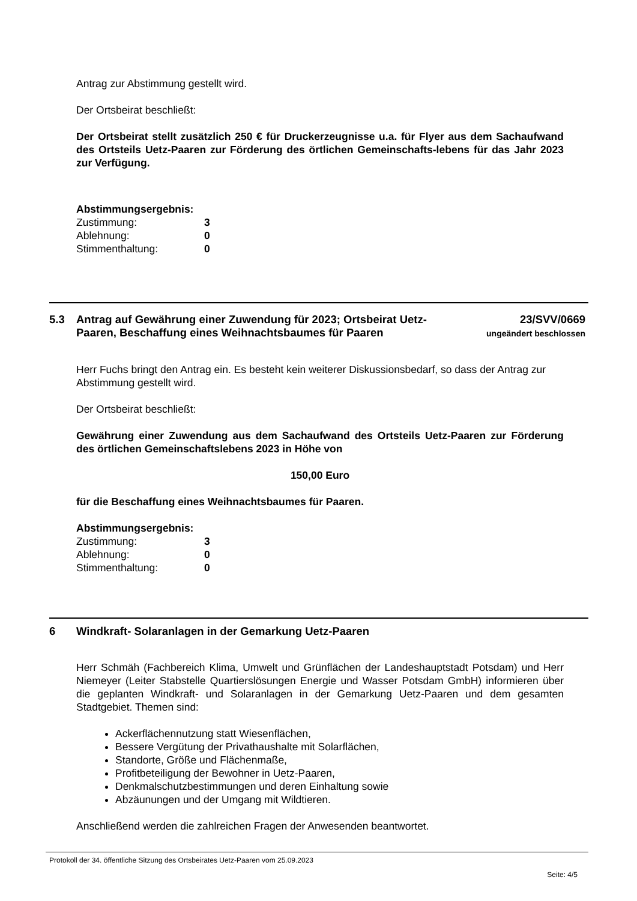Antrag zur Abstimmung gestellt wird.
Der Ortsbeirat beschließt:
Der Ortsbeirat stellt zusätzlich 250 € für Druckerzeugnisse u.a. für Flyer aus dem Sachaufwand des Ortsteils Uetz-Paaren zur Förderung des örtlichen Gemeinschafts-lebens für das Jahr 2023 zur Verfügung.
Abstimmungsergebnis:
| Zustimmung: | 3 |
| Ablehnung: | 0 |
| Stimmenthaltung: | 0 |
5.3 Antrag auf Gewährung einer Zuwendung für 2023; Ortsbeirat Uetz-Paaren, Beschaffung eines Weihnachtsbaumes für Paaren
23/SVV/0669
ungeändert beschlossen
Herr Fuchs bringt den Antrag ein. Es besteht kein weiterer Diskussionsbedarf, so dass der Antrag zur Abstimmung gestellt wird.
Der Ortsbeirat beschließt:
Gewährung einer Zuwendung aus dem Sachaufwand des Ortsteils Uetz-Paaren zur Förderung des örtlichen Gemeinschaftslebens 2023 in Höhe von
150,00 Euro
für die Beschaffung eines Weihnachtsbaumes für Paaren.
Abstimmungsergebnis:
| Zustimmung: | 3 |
| Ablehnung: | 0 |
| Stimmenthaltung: | 0 |
6 Windkraft- Solaranlagen in der Gemarkung Uetz-Paaren
Herr Schmäh (Fachbereich Klima, Umwelt und Grünflächen der Landeshauptstadt Potsdam) und Herr Niemeyer (Leiter Stabstelle Quartierslösungen Energie und Wasser Potsdam GmbH) informieren über die geplanten Windkraft- und Solaranlagen in der Gemarkung Uetz-Paaren und dem gesamten Stadtgebiet. Themen sind:
Ackerflächennutzung statt Wiesenflächen,
Bessere Vergütung der Privathaushalte mit Solarflächen,
Standorte, Größe und Flächenmaße,
Profitbeteiligung der Bewohner in Uetz-Paaren,
Denkmalschutzbestimmungen und deren Einhaltung sowie
Abzäunungen und der Umgang mit Wildtieren.
Anschließend werden die zahlreichen Fragen der Anwesenden beantwortet.
Protokoll der 34. öffentliche Sitzung des Ortsbeirates Uetz-Paaren vom 25.09.2023
Seite: 4/5